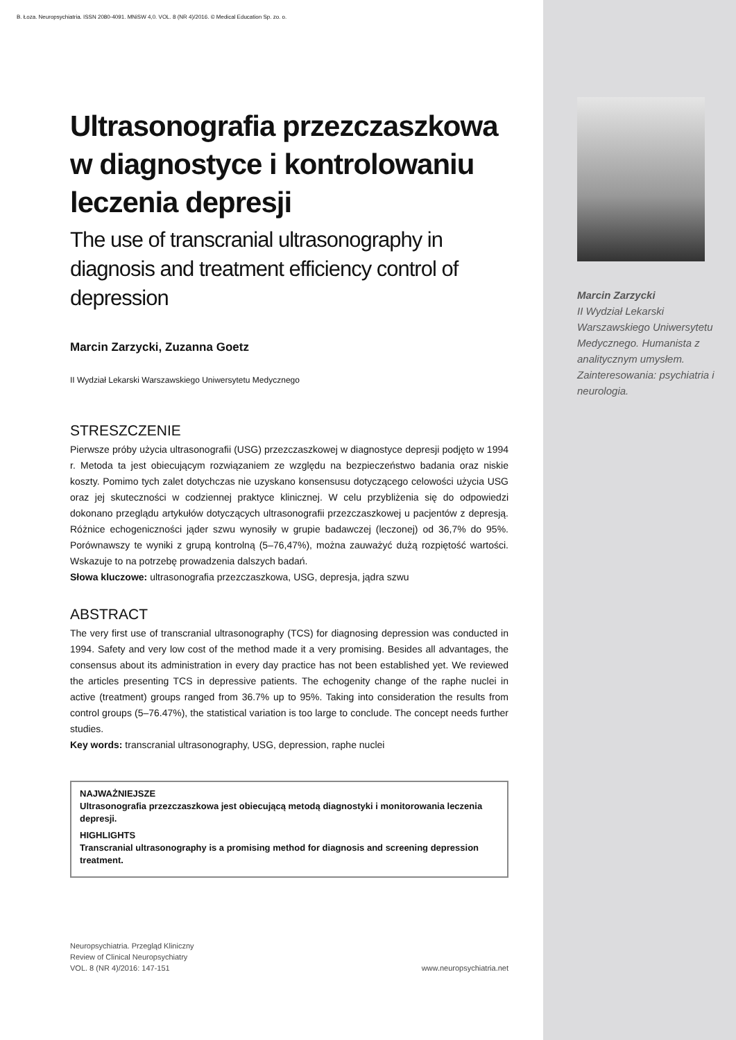B. Łoza. Neuropsychiatria. ISSN 2080-4091. MNiSW 4,0. VOL. 8 (NR 4)/2016. © Medical Education Sp. zo. o.
Ultrasonografia przezczaszkowa w diagnostyce i kontrolowaniu leczenia depresji
The use of transcranial ultrasonography in diagnosis and treatment efficiency control of depression
Marcin Zarzycki, Zuzanna Goetz
II Wydział Lekarski Warszawskiego Uniwersytetu Medycznego
STRESZCZENIE
Pierwsze próby użycia ultrasonografii (USG) przezczaszkowej w diagnostyce depresji podjęto w 1994 r. Metoda ta jest obiecującym rozwiązaniem ze względu na bezpieczeństwo badania oraz niskie koszty. Pomimo tych zalet dotychczas nie uzyskano konsensusu dotyczącego celowości użycia USG oraz jej skuteczności w codziennej praktyce klinicznej. W celu przybliżenia się do odpowiedzi dokonano przeglądu artykułów dotyczących ultrasonografii przezczaszkowej u pacjentów z depresją. Różnice echogeniczności jąder szwu wynosiły w grupie badawczej (leczonej) od 36,7% do 95%. Porównawszy te wyniki z grupą kontrolną (5–76,47%), można zauważyć dużą rozpiętość wartości. Wskazuje to na potrzebę prowadzenia dalszych badań.
Słowa kluczowe: ultrasonografia przezczaszkowa, USG, depresja, jądra szwu
ABSTRACT
The very first use of transcranial ultrasonography (TCS) for diagnosing depression was conducted in 1994. Safety and very low cost of the method made it a very promising. Besides all advantages, the consensus about its administration in every day practice has not been established yet. We reviewed the articles presenting TCS in depressive patients. The echogenity change of the raphe nuclei in active (treatment) groups ranged from 36.7% up to 95%. Taking into consideration the results from control groups (5–76.47%), the statistical variation is too large to conclude. The concept needs further studies.
Key words: transcranial ultrasonography, USG, depression, raphe nuclei
NAJWAŻNIEJSZE
Ultrasonografia przezczaszkowa jest obiecującą metodą diagnostyki i monitorowania leczenia depresji.
HIGHLIGHTS
Transcranial ultrasonography is a promising method for diagnosis and screening depression treatment.
Neuropsychiatria. Przegląd Kliniczny
Review of Clinical Neuropsychiatry
VOL. 8 (NR 4)/2016: 147-151
www.neuropsychiatria.net
Marcin Zarzycki
II Wydział Lekarski Warszawskiego Uniwersytetu Medycznego. Humanista z analitycznym umysłem. Zainteresowania: psychiatria i neurologia.